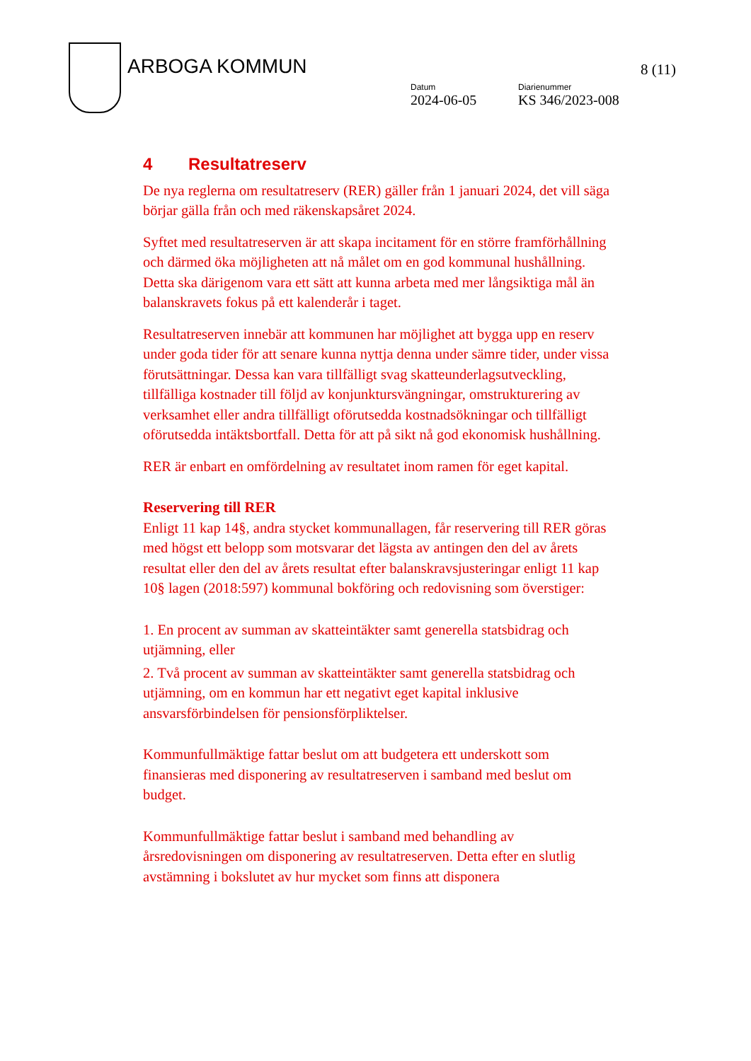ARBOGA KOMMUN 8 (11)
Datum
2024-06-05
Diarienummer
KS 346/2023-008
4 Resultatreserv
De nya reglerna om resultatreserv (RER) gäller från 1 januari 2024, det vill säga börjar gälla från och med räkenskapsåret 2024.
Syftet med resultatreserven är att skapa incitament för en större framförhållning och därmed öka möjligheten att nå målet om en god kommunal hushållning. Detta ska därigenom vara ett sätt att kunna arbeta med mer långsiktiga mål än balanskravets fokus på ett kalenderår i taget.
Resultatreserven innebär att kommunen har möjlighet att bygga upp en reserv under goda tider för att senare kunna nyttja denna under sämre tider, under vissa förutsättningar. Dessa kan vara tillfälligt svag skatteunderlagsutveckling, tillfälliga kostnader till följd av konjunktursvängningar, omstrukturering av verksamhet eller andra tillfälligt oförutsedda kostnadsökningar och tillfälligt oförutsedda intäktsbortfall. Detta för att på sikt nå god ekonomisk hushållning.
RER är enbart en omfördelning av resultatet inom ramen för eget kapital.
Reservering till RER
Enligt 11 kap 14§, andra stycket kommunallagen, får reservering till RER göras med högst ett belopp som motsvarar det lägsta av antingen den del av årets resultat eller den del av årets resultat efter balanskravsjusteringar enligt 11 kap 10§ lagen (2018:597) kommunal bokföring och redovisning som överstiger:
1. En procent av summan av skatteintäkter samt generella statsbidrag och utjämning, eller
2. Två procent av summan av skatteintäkter samt generella statsbidrag och utjämning, om en kommun har ett negativt eget kapital inklusive ansvarsförbindelsen för pensionsförpliktelser.
Kommunfullmäktige fattar beslut om att budgetera ett underskott som finansieras med disponering av resultatreserven i samband med beslut om budget.
Kommunfullmäktige fattar beslut i samband med behandling av årsredovisningen om disponering av resultatreserven. Detta efter en slutlig avstämning i bokslutet av hur mycket som finns att disponera